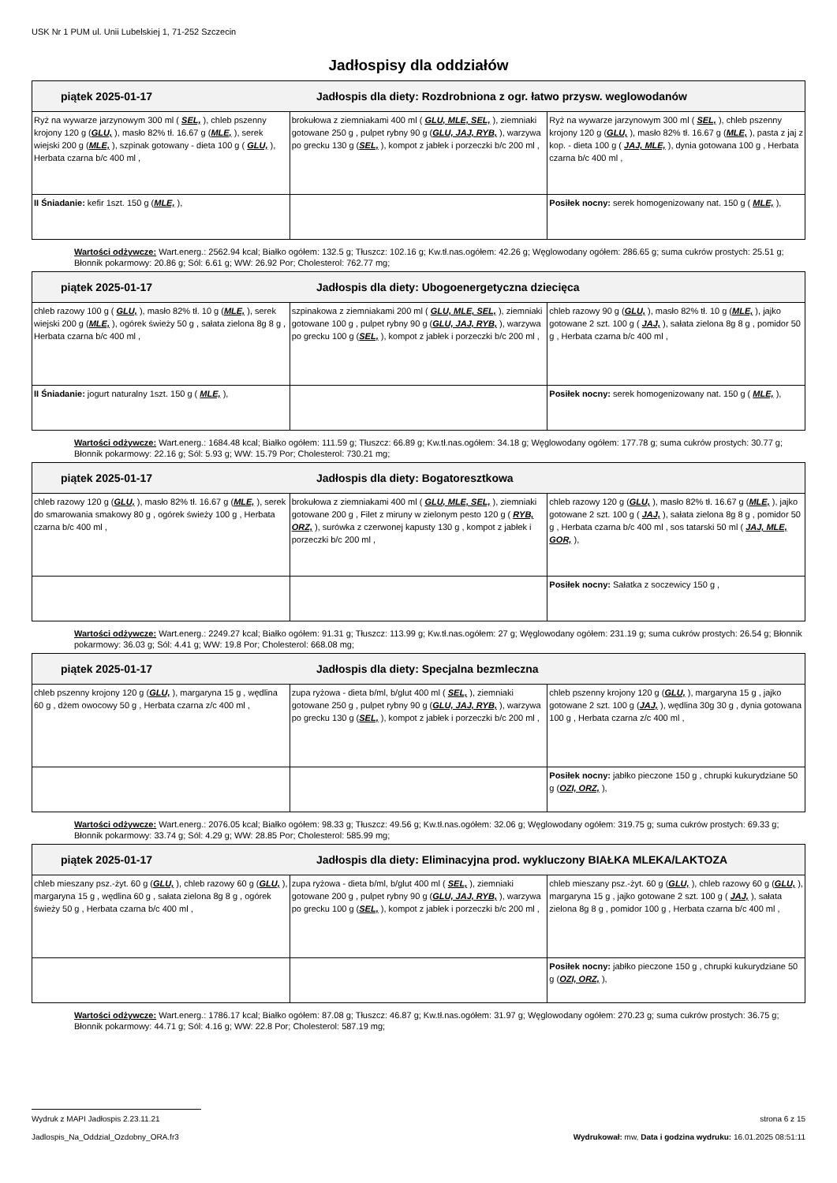USK Nr 1 PUM ul. Unii Lubelskiej 1, 71-252 Szczecin
Jadłospisy dla oddziałów
| piątek 2025-01-17 Jadłospis dla diety: Rozdrobniona z ogr. łatwo przysw. weglowodanów | | |
| --- | --- | --- |
| Ryż na wywarze jarzynowym 300 ml ( SEL, ), chleb pszenny krojony 120 g ( GLU, ), masło 82% tł. 16.67 g ( MLE, ), serek wiejski 200 g ( MLE, ), szpinak gotowany - dieta 100 g ( GLU, ), Herbata czarna b/c 400 ml , | brokułowa z ziemniakami 400 ml ( GLU, MLE, SEL, ), ziemniaki gotowane 250 g , pulpet rybny 90 g ( GLU, JAJ, RYB, ), warzywa po grecku 130 g ( SEL, ), kompot z jabłek i porzeczki b/c 200 ml , | Ryż na wywarze jarzynowym 300 ml ( SEL, ), chleb pszenny krojony 120 g ( GLU, ), masło 82% tł. 16.67 g ( MLE, ), pasta z jaj z kop. - dieta 100 g ( JAJ, MLE, ), dynia gotowana 100 g , Herbata czarna b/c 400 ml , |
| II Śniadanie: kefir 1szt. 150 g ( MLE, ), | | Posiłek nocny: serek homogenizowany nat. 150 g ( MLE, ), |
Wartości odżywcze: Wart.energ.: 2562.94 kcal; Białko ogółem: 132.5 g; Tłuszcz: 102.16 g; Kw.tł.nas.ogółem: 42.26 g; Węglowodany ogółem: 286.65 g; suma cukrów prostych: 25.51 g; Błonnik pokarmowy: 20.86 g; Sól: 6.61 g; WW: 26.92 Por; Cholesterol: 762.77 mg;
| piątek 2025-01-17 Jadłospis dla diety: Ubogoenergetyczna dziecięca | | |
| --- | --- | --- |
| chleb razowy 100 g ( GLU, ), masło 82% tł. 10 g ( MLE, ), serek wiejski 200 g ( MLE, ), ogórek świeży 50 g , sałata zielona 8g 8 g , Herbata czarna b/c 400 ml , | szpinakowa z ziemniakami 200 ml ( GLU, MLE, SEL, ), ziemniaki gotowane 100 g , pulpet rybny 90 g ( GLU, JAJ, RYB, ), warzywa po grecku 100 g ( SEL, ), kompot z jabłek i porzeczki b/c 200 ml , | chleb razowy 90 g ( GLU, ), masło 82% tł. 10 g ( MLE, ), jajko gotowane 2 szt. 100 g ( JAJ, ), sałata zielona 8g 8 g , pomidor 50 g , Herbata czarna b/c 400 ml , |
| II Śniadanie: jogurt naturalny 1szt. 150 g ( MLE, ), | | Posiłek nocny: serek homogenizowany nat. 150 g ( MLE, ), |
Wartości odżywcze: Wart.energ.: 1684.48 kcal; Białko ogółem: 111.59 g; Tłuszcz: 66.89 g; Kw.tł.nas.ogółem: 34.18 g; Węglowodany ogółem: 177.78 g; suma cukrów prostych: 30.77 g; Błonnik pokarmowy: 22.16 g; Sól: 5.93 g; WW: 15.79 Por; Cholesterol: 730.21 mg;
| piątek 2025-01-17 Jadłospis dla diety: Bogatoresztkowa | | |
| --- | --- | --- |
| chleb razowy 120 g ( GLU, ), masło 82% tł. 16.67 g ( MLE, ), serek do smarowania smakowy 80 g , ogórek świeży 100 g , Herbata czarna b/c 400 ml , | brokułowa z ziemniakami 400 ml ( GLU, MLE, SEL, ), ziemniaki gotowane 200 g , Filet z miruny w zielonym pesto 120 g ( RYB, ORZ, ), surówka z czerwonej kapusty 130 g , kompot z jabłek i porzeczki b/c 200 ml , | chleb razowy 120 g ( GLU, ), masło 82% tł. 16.67 g ( MLE, ), jajko gotowane 2 szt. 100 g ( JAJ, ), sałata zielona 8g 8 g , pomidor 50 g , Herbata czarna b/c 400 ml , sos tatarski 50 ml ( JAJ, MLE, GOR, ), |
| | | Posiłek nocny: Sałatka z soczewicy 150 g , |
Wartości odżywcze: Wart.energ.: 2249.27 kcal; Białko ogółem: 91.31 g; Tłuszcz: 113.99 g; Kw.tł.nas.ogółem: 27 g; Węglowodany ogółem: 231.19 g; suma cukrów prostych: 26.54 g; Błonnik pokarmowy: 36.03 g; Sól: 4.41 g; WW: 19.8 Por; Cholesterol: 668.08 mg;
| piątek 2025-01-17 Jadłospis dla diety: Specjalna bezmleczna | | |
| --- | --- | --- |
| chleb pszenny krojony 120 g ( GLU, ), margaryna 15 g , wędlina 60 g , dżem owocowy 50 g , Herbata czarna z/c 400 ml , | zupa ryżowa - dieta b/ml, b/glut 400 ml ( SEL, ), ziemniaki gotowane 250 g , pulpet rybny 90 g ( GLU, JAJ, RYB, ), warzywa po grecku 130 g ( SEL, ), kompot z jabłek i porzeczki b/c 200 ml , | chleb pszenny krojony 120 g ( GLU, ), margaryna 15 g , jajko gotowane 2 szt. 100 g ( JAJ, ), wędlina 30g 30 g , dynia gotowana 100 g , Herbata czarna z/c 400 ml , |
| | | Posiłek nocny: jabłko pieczone 150 g , chrupki kukurydziane 50 g ( OZI, ORZ, ), |
Wartości odżywcze: Wart.energ.: 2076.05 kcal; Białko ogółem: 98.33 g; Tłuszcz: 49.56 g; Kw.tł.nas.ogółem: 32.06 g; Węglowodany ogółem: 319.75 g; suma cukrów prostych: 69.33 g; Błonnik pokarmowy: 33.74 g; Sól: 4.29 g; WW: 28.85 Por; Cholesterol: 585.99 mg;
| piątek 2025-01-17 Jadłospis dla diety: Eliminacyjna prod. wykluczony BIAŁKA MLEKA/LAKTOZA | | |
| --- | --- | --- |
| chleb mieszany psz.-żyt. 60 g ( GLU, ), chleb razowy 60 g ( GLU, ), margaryna 15 g , wędlina 60 g , sałata zielona 8g 8 g , ogórek świeży 50 g , Herbata czarna b/c 400 ml , | zupa ryżowa - dieta b/ml, b/glut 400 ml ( SEL, ), ziemniaki gotowane 200 g , pulpet rybny 90 g ( GLU, JAJ, RYB, ), warzywa po grecku 100 g ( SEL, ), kompot z jabłek i porzeczki b/c 200 ml , | chleb mieszany psz.-żyt. 60 g ( GLU, ), chleb razowy 60 g ( GLU, ), margaryna 15 g , jajko gotowane 2 szt. 100 g ( JAJ, ), sałata zielona 8g 8 g , pomidor 100 g , Herbata czarna b/c 400 ml , |
| | | Posiłek nocny: jabłko pieczone 150 g , chrupki kukurydziane 50 g ( OZI, ORZ, ), |
Wartości odżywcze: Wart.energ.: 1786.17 kcal; Białko ogółem: 87.08 g; Tłuszcz: 46.87 g; Kw.tł.nas.ogółem: 31.97 g; Węglowodany ogółem: 270.23 g; suma cukrów prostych: 36.75 g; Błonnik pokarmowy: 44.71 g; Sól: 4.16 g; WW: 22.8 Por; Cholesterol: 587.19 mg;
Wydruk z MAPI Jadłospis 2.23.11.21 strona 6 z 15
Jadlospis_Na_Oddzial_Ozdobny_ORA.fr3 Wydrukował: mw, Data i godzina wydruku: 16.01.2025 08:51:11